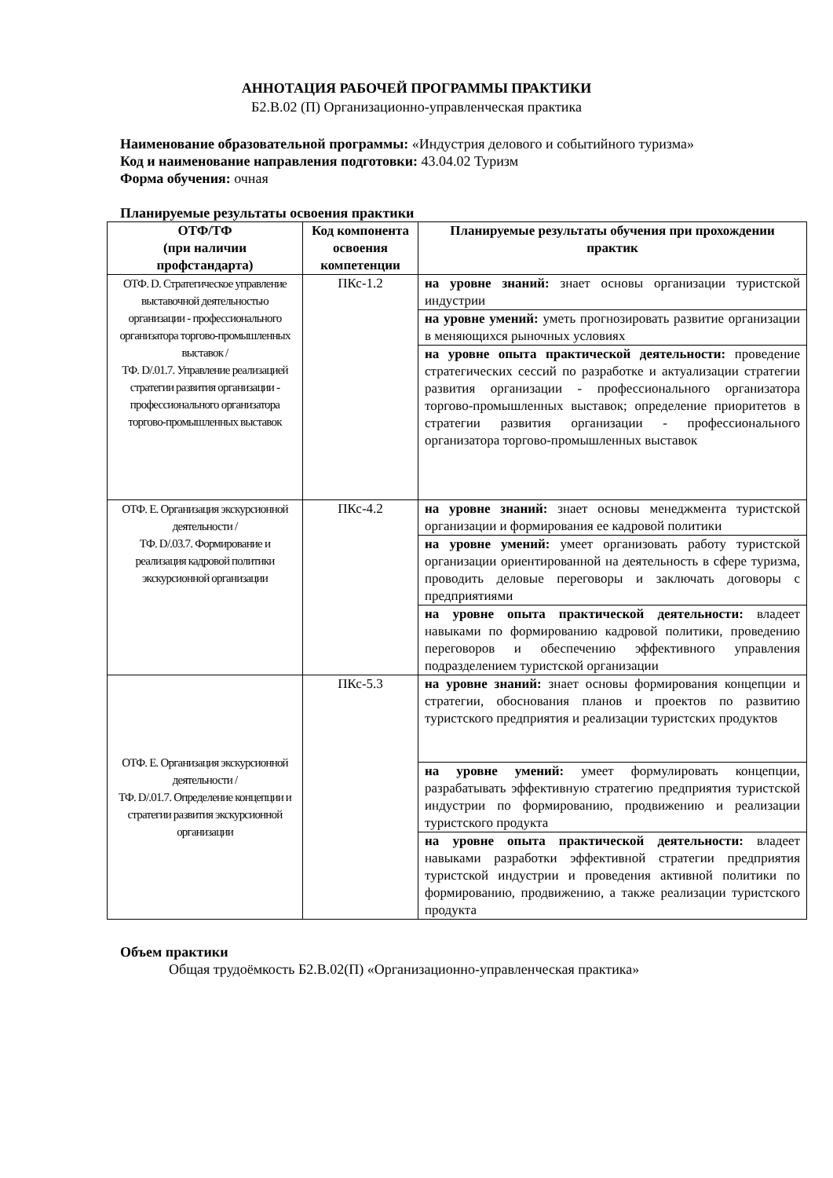АННОТАЦИЯ РАБОЧЕЙ ПРОГРАММЫ ПРАКТИКИ
Б2.В.02 (П) Организационно-управленческая практика
Наименование образовательной программы: «Индустрия делового и событийного туризма»
Код и наименование направления подготовки: 43.04.02 Туризм
Форма обучения: очная
Планируемые результаты освоения практики
| ОТФ/ТФ (при наличии профстандарта) | Код компонента освоения компетенции | Планируемые результаты обучения при прохождении практик |
| --- | --- | --- |
| ОТФ. D. Стратегическое управление выставочной деятельностью организации - профессионального организатора торгово-промышленных выставок / ТФ. D/.01.7. Управление реализацией стратегии развития организации - профессионального организатора торгово-промышленных выставок | ПКс-1.2 | на уровне знаний: знает основы организации туристской индустрии |
| | | на уровне умений: уметь прогнозировать развитие организации в меняющихся рыночных условиях |
| | | на уровне опыта практической деятельности: проведение стратегических сессий по разработке и актуализации стратегии развития организации - профессионального организатора торгово-промышленных выставок; определение приоритетов в стратегии развития организации - профессионального организатора торгово-промышленных выставок |
| ОТФ. E. Организация экскурсионной деятельности / ТФ. D/.03.7. Формирование и реализация кадровой политики экскурсионной организации | ПКс-4.2 | на уровне знаний: знает основы менеджмента туристской организации и формирования ее кадровой политики |
| | | на уровне умений: умеет организовать работу туристской организации ориентированной на деятельность в сфере туризма, проводить деловые переговоры и заключать договоры с предприятиями |
| | | на уровне опыта практической деятельности: владеет навыками по формированию кадровой политики, проведению переговоров и обеспечению эффективного управления подразделением туристской организации |
| ОТФ. E. Организация экскурсионной деятельности / ТФ. D/.01.7. Определение концепции и стратегии развития экскурсионной организации | ПКс-5.3 | на уровне знаний: знает основы формирования концепции и стратегии, обоснования планов и проектов по развитию туристского предприятия и реализации туристских продуктов |
| | | на уровне умений: умеет формулировать концепции, разрабатывать эффективную стратегию предприятия туристской индустрии по формированию, продвижению и реализации туристского продукта |
| | | на уровне опыта практической деятельности: владеет навыками разработки эффективной стратегии предприятия туристской индустрии и проведения активной политики по формированию, продвижению, а также реализации туристского продукта |
Объем практики
Общая трудоёмкость Б2.В.02(П) «Организационно-управленческая практика»